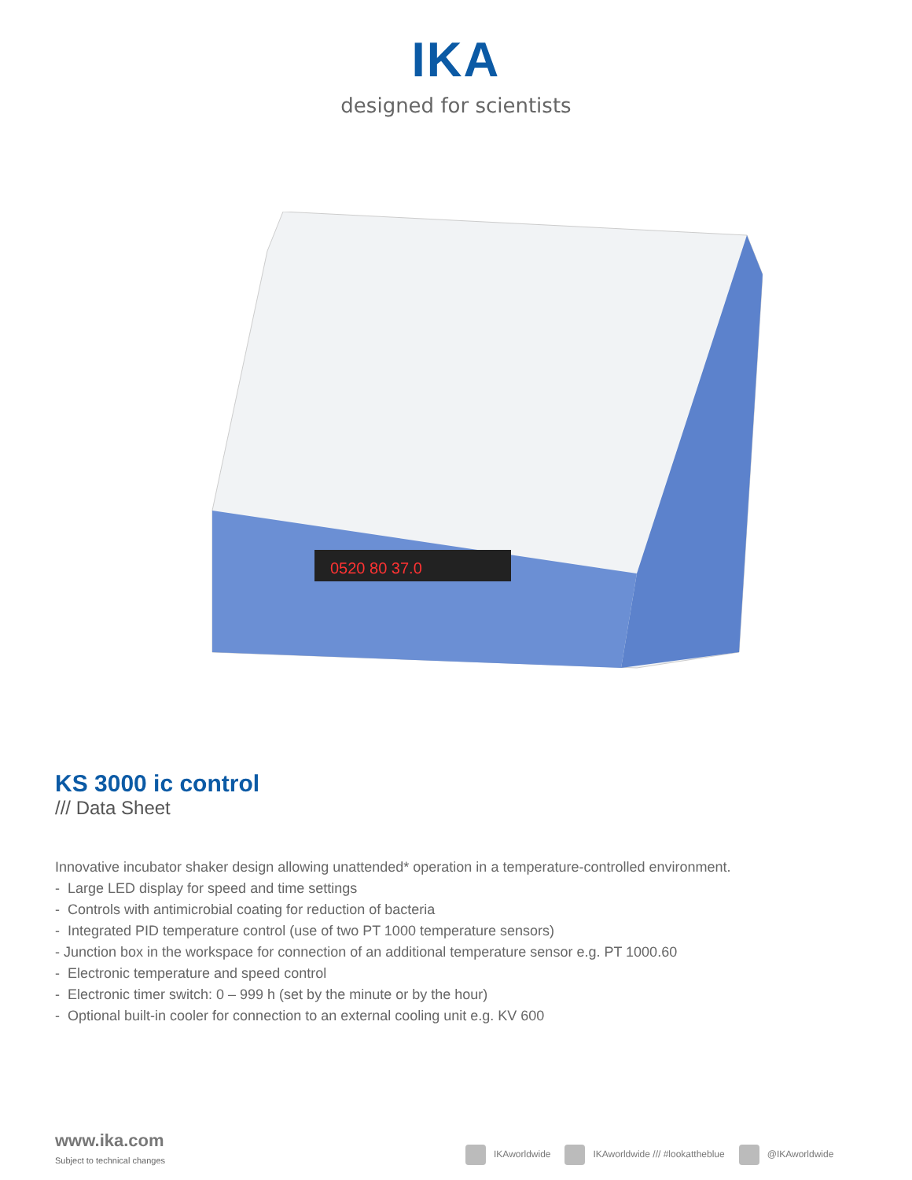IKA
designed for scientists
0520 80 37.0
KS 3000 ic control
/// Data Sheet
Innovative incubator shaker design allowing unattended* operation in a temperature-controlled environment.
- Large LED display for speed and time settings
- Controls with antimicrobial coating for reduction of bacteria
- Integrated PID temperature control (use of two PT 1000 temperature sensors)
- Junction box in the workspace for connection of an additional temperature sensor e.g. PT 1000.60
- Electronic temperature and speed control
- Electronic timer switch: 0 – 999 h (set by the minute or by the hour)
- Optional built-in cooler for connection to an external cooling unit e.g. KV 600
www.ika.com
Subject to technical changes
IKAworldwide IKAworldwide /// #lookattheblue @IKAworldwide